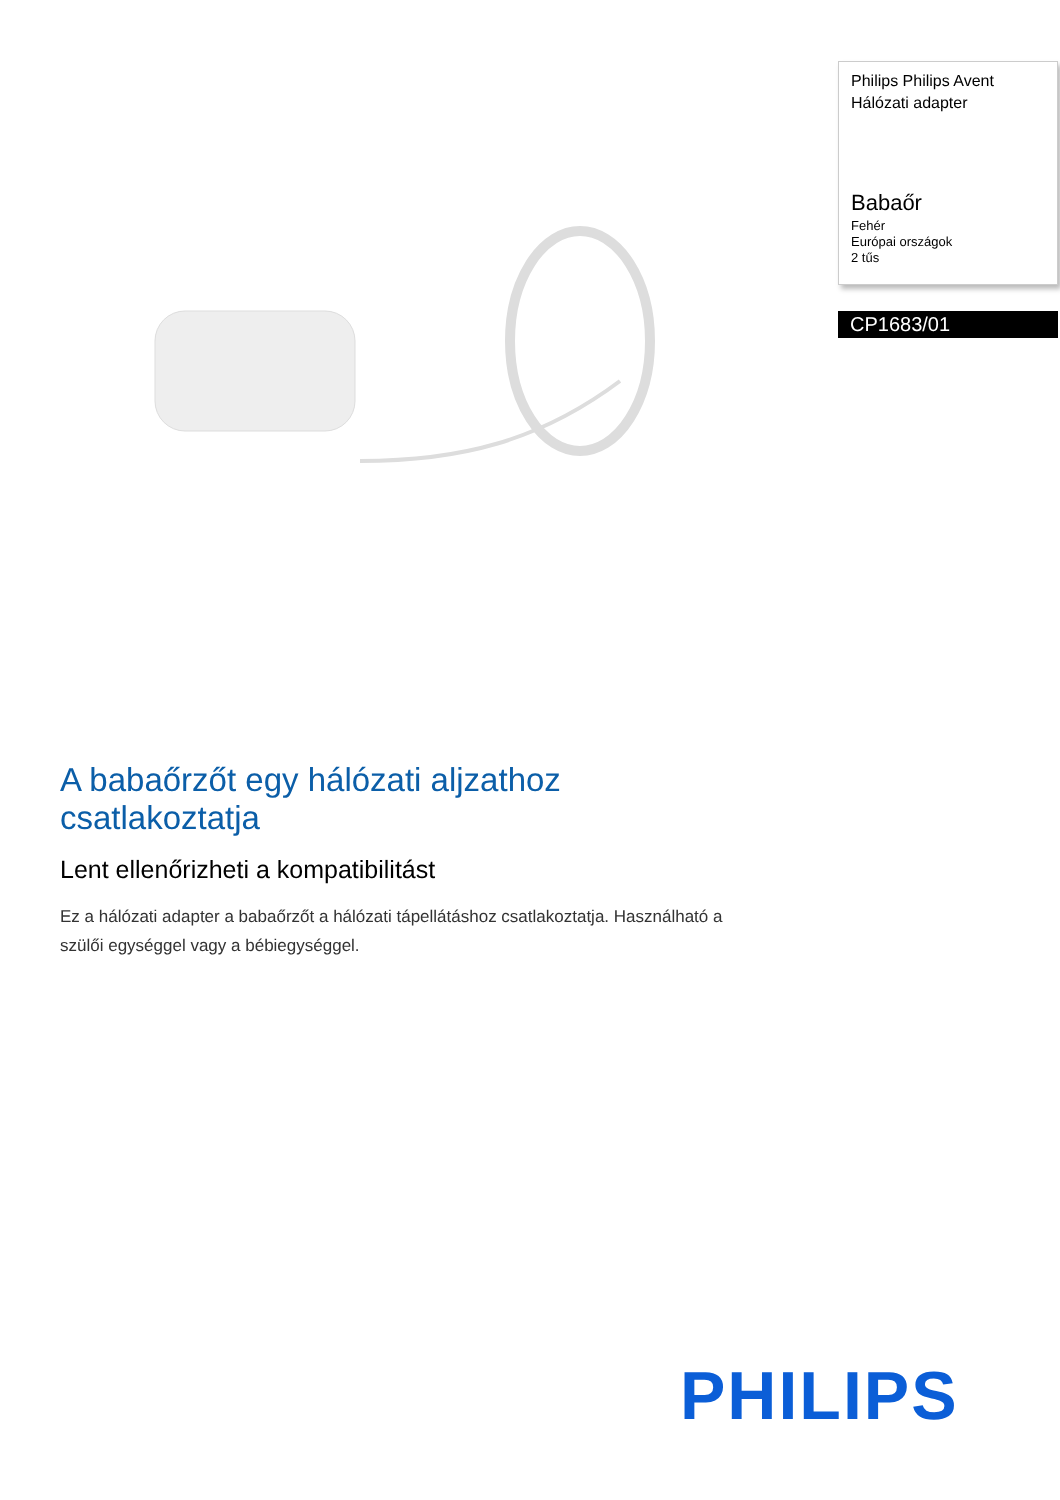Philips Philips Avent
Hálózati adapter
Babaőr
Fehér
Európai országok
2 tűs
CP1683/01
A babaőrzőt egy hálózati aljzathoz csatlakoztatja
Lent ellenőrizheti a kompatibilitást
Ez a hálózati adapter a babaőrzőt a hálózati tápellátáshoz csatlakoztatja. Használható a szülői egységgel vagy a bébiegységgel.
PHILIPS